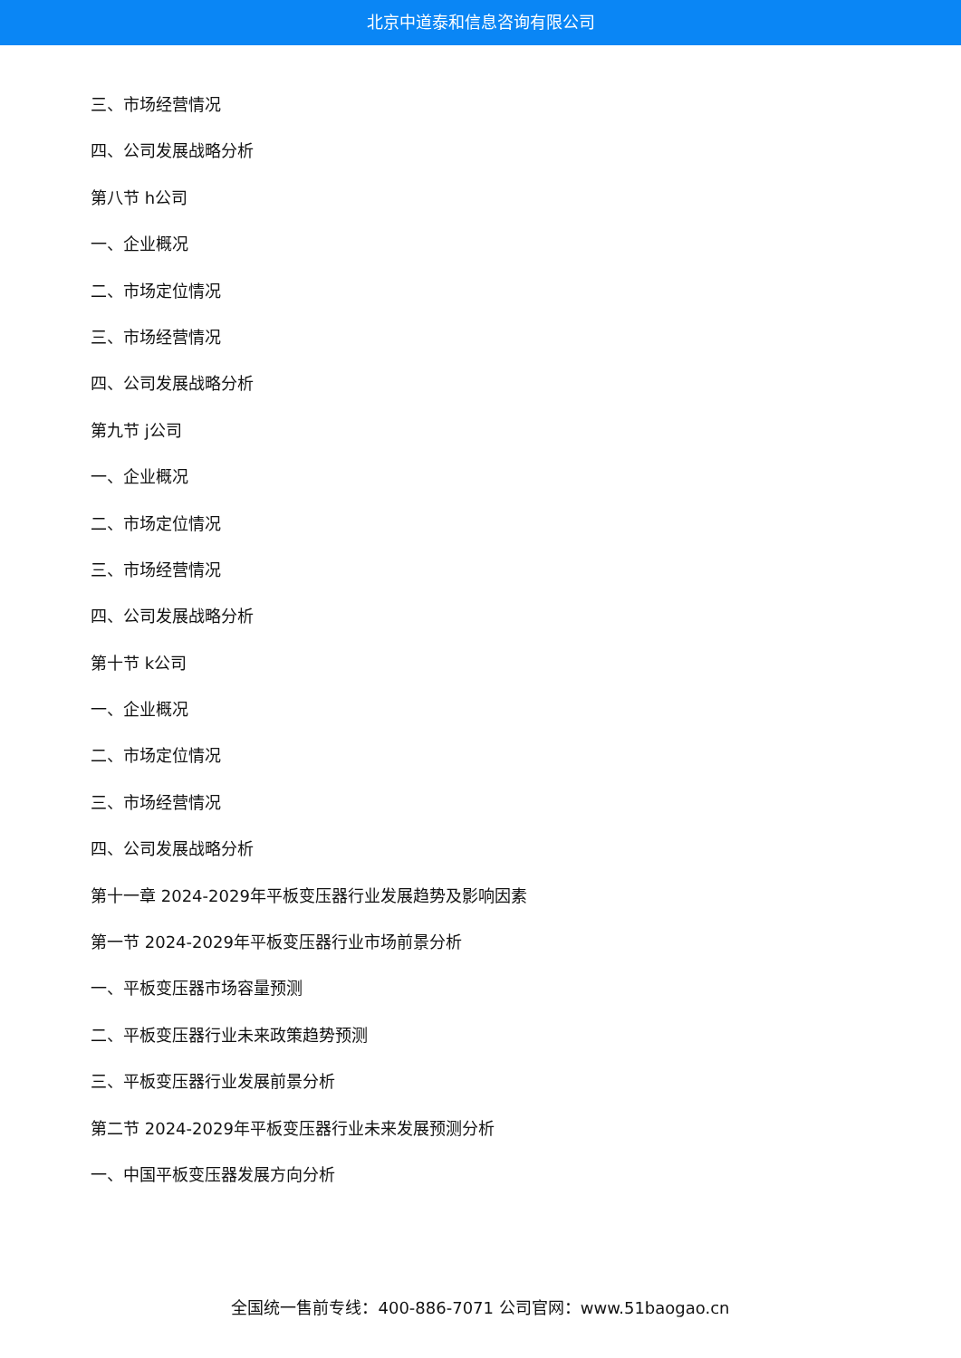北京中道泰和信息咨询有限公司
三、市场经营情况
四、公司发展战略分析
第八节 h公司
一、企业概况
二、市场定位情况
三、市场经营情况
四、公司发展战略分析
第九节 j公司
一、企业概况
二、市场定位情况
三、市场经营情况
四、公司发展战略分析
第十节 k公司
一、企业概况
二、市场定位情况
三、市场经营情况
四、公司发展战略分析
第十一章 2024-2029年平板变压器行业发展趋势及影响因素
第一节 2024-2029年平板变压器行业市场前景分析
一、平板变压器市场容量预测
二、平板变压器行业未来政策趋势预测
三、平板变压器行业发展前景分析
第二节 2024-2029年平板变压器行业未来发展预测分析
一、中国平板变压器发展方向分析
全国统一售前专线：400-886-7071 公司官网：www.51baogao.cn